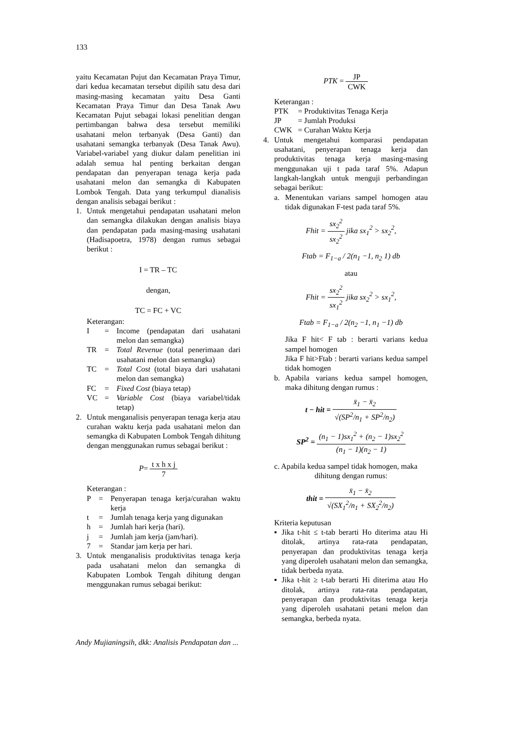133
yaitu Kecamatan Pujut dan Kecamatan Praya Timur, dari kedua kecamatan tersebut dipilih satu desa dari masing-masing kecamatan yaitu Desa Ganti Kecamatan Praya Timur dan Desa Tanak Awu Kecamatan Pujut sebagai lokasi penelitian dengan pertimbangan bahwa desa tersebut memiliki usahatani melon terbanyak (Desa Ganti) dan usahatani semangka terbanyak (Desa Tanak Awu). Variabel-variabel yang diukur dalam penelitian ini adalah semua hal penting berkaitan dengan pendapatan dan penyerapan tenaga kerja pada usahatani melon dan semangka di Kabupaten Lombok Tengah. Data yang terkumpul dianalisis dengan analisis sebagai berikut :
1. Untuk mengetahui pendapatan usahatani melon dan semangka dilakukan dengan analisis biaya dan pendapatan pada masing-masing usahatani (Hadisapoetra, 1978) dengan rumus sebagai berikut :
I = TR – TC
dengan,
TC = FC + VC
Keterangan:
I = Income (pendapatan dari usahatani melon dan semangka)
TR = Total Revenue (total penerimaan dari usahatani melon dan semangka)
TC = Total Cost (total biaya dari usahatani melon dan semangka)
FC = Fixed Cost (biaya tetap)
VC = Variable Cost (biaya variabel/tidak tetap)
2. Untuk menganalisis penyerapan tenaga kerja atau curahan waktu kerja pada usahatani melon dan semangka di Kabupaten Lombok Tengah dihitung dengan menggunakan rumus sebagai berikut :
P= t x h x j 7
Keterangan :
P = Penyerapan tenaga kerja/curahan waktu kerja
t = Jumlah tenaga kerja yang digunakan
h = Jumlah hari kerja (hari).
j = Jumlah jam kerja (jam/hari).
7 = Standar jam kerja per hari.
3. Untuk menganalisis produktivitas tenaga kerja pada usahatani melon dan semangka di Kabupaten Lombok Tengah dihitung dengan menggunakan rumus sebagai berikut:
PTK = JP CWK
Keterangan :
PTK = Produktivitas Tenaga Kerja
JP = Jumlah Produksi
CWK = Curahan Waktu Kerja
4. Untuk mengetahui komparasi pendapatan usahatani, penyerapan tenaga kerja dan produktivitas tenaga kerja masing-masing menggunakan uji t pada taraf 5%. Adapun langkah-langkah untuk menguji perbandingan sebagai berikut:
a. Menentukan varians sampel homogen atau tidak digunakan F-test pada taraf 5%.
Fhit = sx<sub>2</sub><sup>2</sup> sx<sub>2</sub><sup>2</sup> jika sx<sub>1</sub><sup>2</sup> > sx<sub>2</sub><sup>2</sup>,
Ftab = F<sub>1−a</sub> / 2(n<sub>1</sub> −1, n<sub>2</sub> 1) db
atau
Fhit = sx<sub>2</sub><sup>2</sup> sx<sub>1</sub><sup>2</sup> jika sx<sub>2</sub><sup>2</sup> > sx<sub>1</sub><sup>2</sup>,
Ftab = F<sub>1−a</sub> / 2(n<sub>2</sub> −1, n<sub>1</sub> −1) db
Jika F hit< F tab : berarti varians kedua sampel homogen
Jika F hit>Ftab : berarti varians kedua sampel tidak homogen
b. Apabila varians kedua sampel homogen, maka dihitung dengan rumus :
t − hit = x̄<sub>1</sub> − x̄<sub>2</sub> √(SP<sup>2</sup>/n<sub>1</sub> + SP<sup>2</sup>/n<sub>2</sub>)
SP<sup>2</sup> = (n<sub>1</sub> − 1)sx<sub>1</sub><sup>2</sup> + (n<sub>2</sub> − 1)sx<sub>2</sub><sup>2</sup> (n<sub>1</sub> − 1)(n<sub>2</sub> − 1)
c. Apabila kedua sampel tidak homogen, maka
dihitung dengan rumus:
thit = x̄<sub>1</sub> − x̄<sub>2</sub> √(SX<sub>1</sub><sup>2</sup>/n<sub>1</sub> + SX<sub>2</sub><sup>2</sup>/n<sub>2</sub>)
Kriteria keputusan
▪ Jika t-hit ≤ t-tab berarti Ho diterima atau Hi ditolak, artinya rata-rata pendapatan, penyerapan dan produktivitas tenaga kerja yang diperoleh usahatani melon dan semangka, tidak berbeda nyata.
▪ Jika t-hit ≥ t-tab berarti Hi diterima atau Ho ditolak, artinya rata-rata pendapatan, penyerapan dan produktivitas tenaga kerja yang diperoleh usahatani petani melon dan semangka, berbeda nyata.
Andy Mujianingsih, dkk: Analisis Pendapatan dan ...